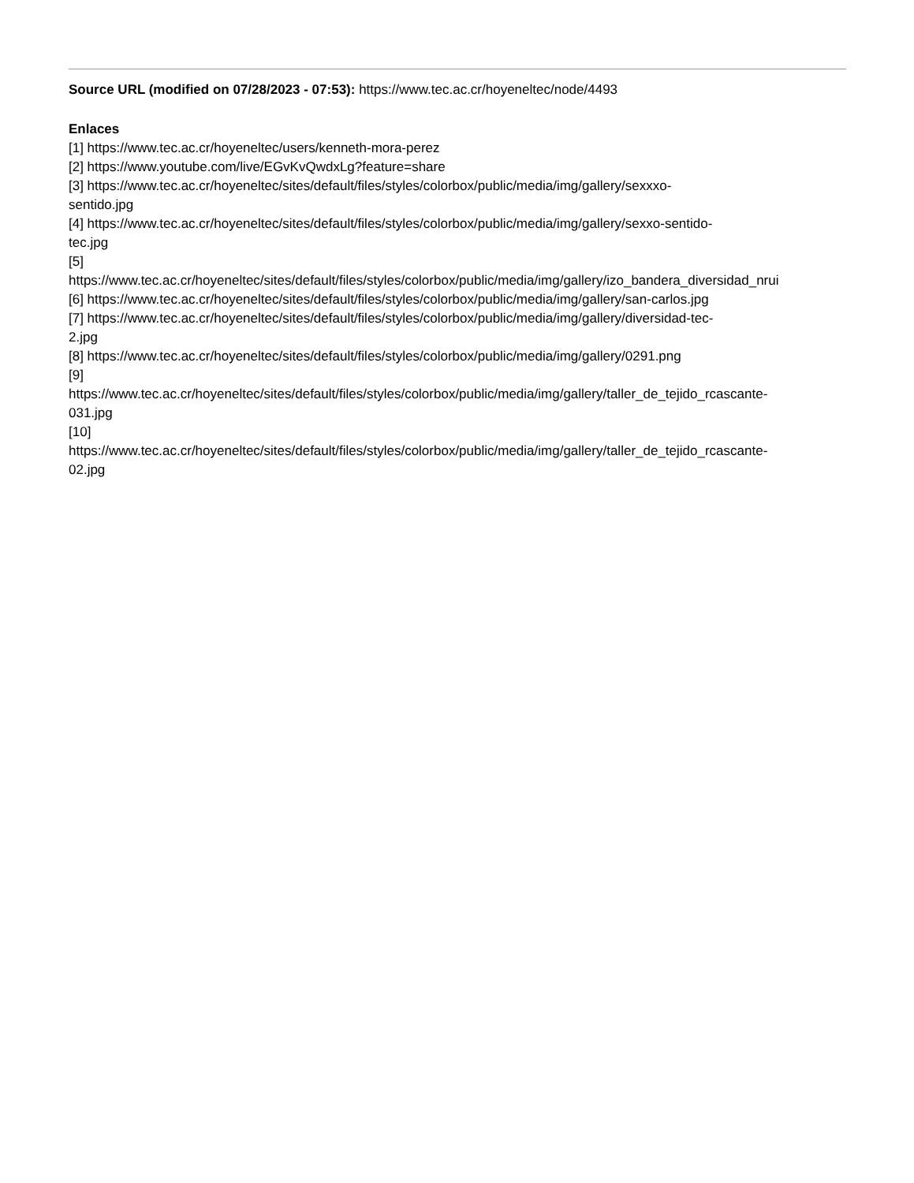Source URL (modified on 07/28/2023 - 07:53): https://www.tec.ac.cr/hoyeneltec/node/4493
Enlaces
[1] https://www.tec.ac.cr/hoyeneltec/users/kenneth-mora-perez
[2] https://www.youtube.com/live/EGvKvQwdxLg?feature=share
[3] https://www.tec.ac.cr/hoyeneltec/sites/default/files/styles/colorbox/public/media/img/gallery/sexxxo-
sentido.jpg
[4] https://www.tec.ac.cr/hoyeneltec/sites/default/files/styles/colorbox/public/media/img/gallery/sexxo-sentido-
tec.jpg
[5]
https://www.tec.ac.cr/hoyeneltec/sites/default/files/styles/colorbox/public/media/img/gallery/izo_bandera_diversidad_nrui
[6] https://www.tec.ac.cr/hoyeneltec/sites/default/files/styles/colorbox/public/media/img/gallery/san-carlos.jpg
[7] https://www.tec.ac.cr/hoyeneltec/sites/default/files/styles/colorbox/public/media/img/gallery/diversidad-tec-
2.jpg
[8] https://www.tec.ac.cr/hoyeneltec/sites/default/files/styles/colorbox/public/media/img/gallery/0291.png
[9]
https://www.tec.ac.cr/hoyeneltec/sites/default/files/styles/colorbox/public/media/img/gallery/taller_de_tejido_rcascante-
031.jpg
[10]
https://www.tec.ac.cr/hoyeneltec/sites/default/files/styles/colorbox/public/media/img/gallery/taller_de_tejido_rcascante-
02.jpg